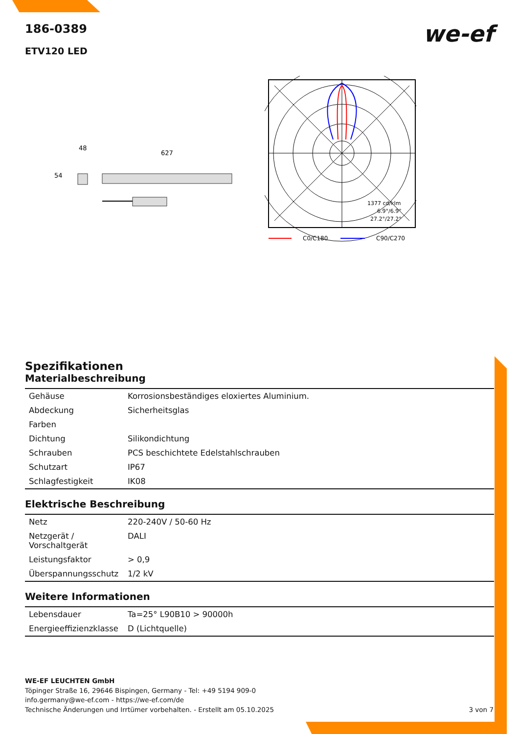we-ef
186-0389
ETV120 LED
48
54
627
1377 cd/klm
6.9°/6.9°
27.2°/27.2°
C0/C180
C90/C270
Spezifikationen
Materialbeschreibung
| Gehäuse | Korrosionsbeständiges eloxiertes Aluminium. |
| Abdeckung | Sicherheitsglas |
| Farben | |
| Dichtung | Silikondichtung |
| Schrauben | PCS beschichtete Edelstahlschrauben |
| Schutzart | IP67 |
| Schlagfestigkeit | IK08 |
Elektrische Beschreibung
| Netz | 220-240V / 50-60 Hz |
| Netzgerät / Vorschaltgerät | DALI |
| Leistungsfaktor | > 0,9 |
| Überspannungsschutz | 1/2 kV |
Weitere Informationen
| Lebensdauer | Ta=25° L90B10 > 90000h |
| Energieeffizienzklasse | D (Lichtquelle) |
WE-EF LEUCHTEN GmbH
Töpinger Straße 16, 29646 Bispingen, Germany - Tel: +49 5194 909-0
info.germany@we-ef.com - https://we-ef.com/de
Technische Änderungen und Irrtümer vorbehalten. - Erstellt am 05.10.2025 3 von 7